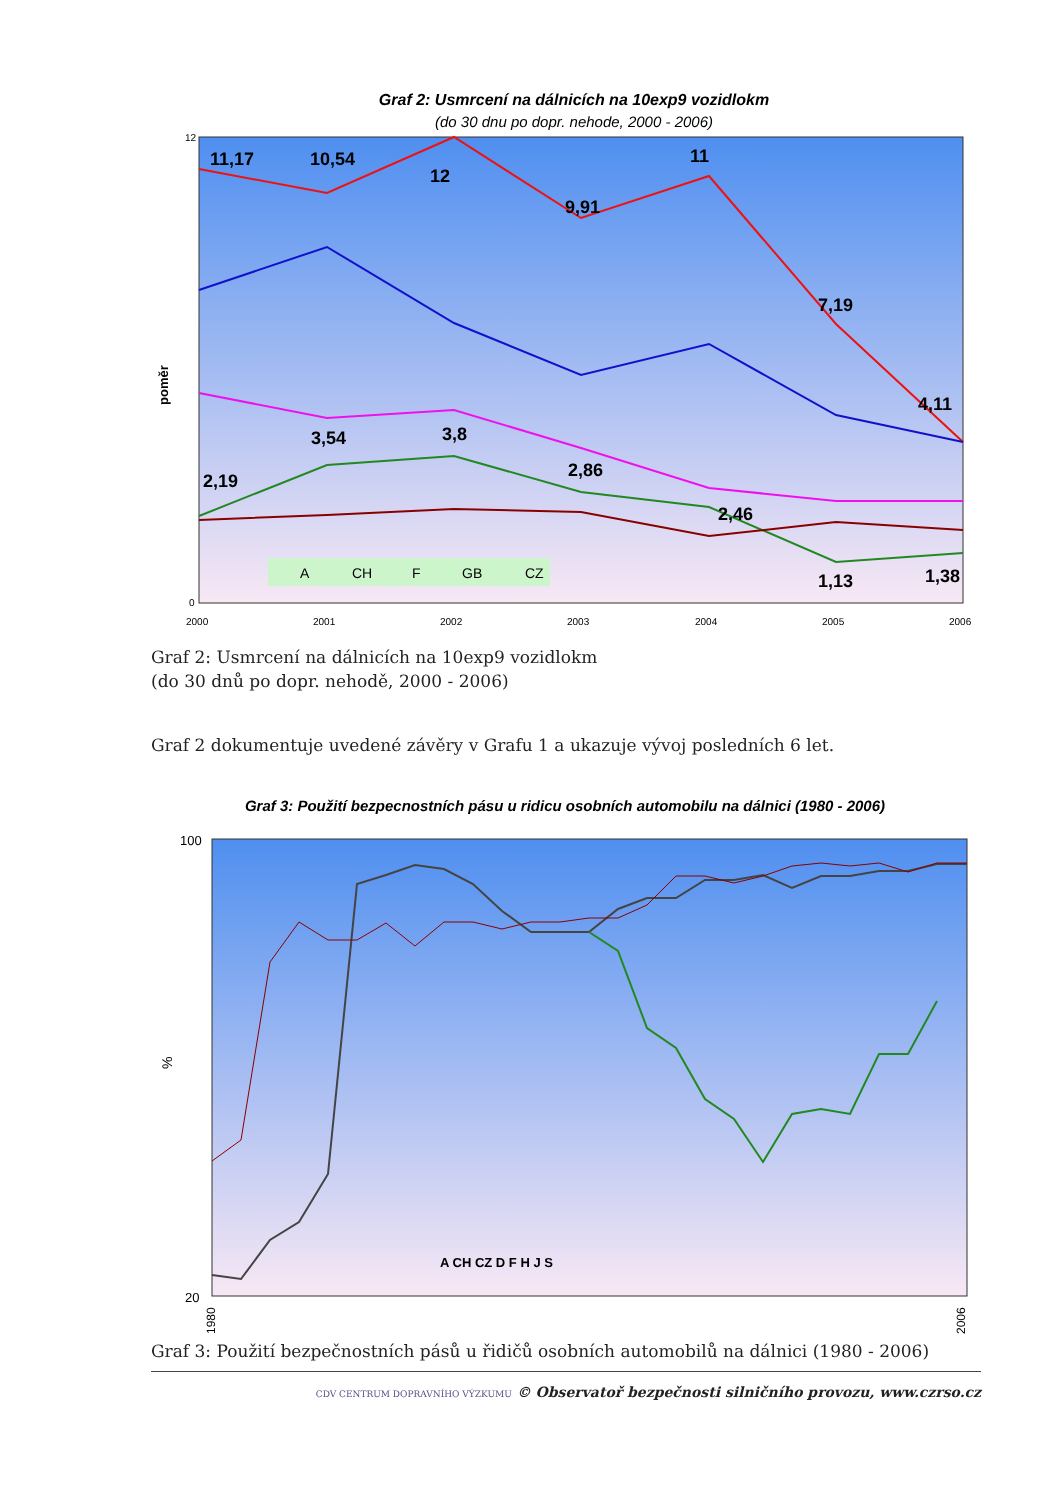Graf 2: Usmrcení na dálnicích na 10exp9 vozidlokm
(do 30 dnu po dopr. nehode, 2000 - 2006)
poměr
11,17
10,54
12
9,91
11
7,19
4,11
2,19
3,54
3,8
2,86
2,46
1,13
1,38
A
CH
F
GB
CZ
12
0
2000
2001
2002
2003
2004
2005
2006
Graf 2: Usmrcení na dálnicích na 10exp9 vozidlokm
(do 30 dnů po dopr. nehodě, 2000 - 2006)
Graf 2 dokumentuje uvedené závěry v Grafu 1 a ukazuje vývoj posledních 6 let.
Graf 3: Použití bezpecnostních pásu u ridicu osobních automobilu na dálnici (1980 - 2006)
%
100
20
A CH CZ D F H J S
1980
2006
Graf 3: Použití bezpečnostních pásů u řidičů osobních automobilů na dálnici (1980 - 2006)
CDV CENTRUM DOPRAVNÍHO VÝZKUMU © Observatoř bezpečnosti silničního provozu, www.czrso.cz